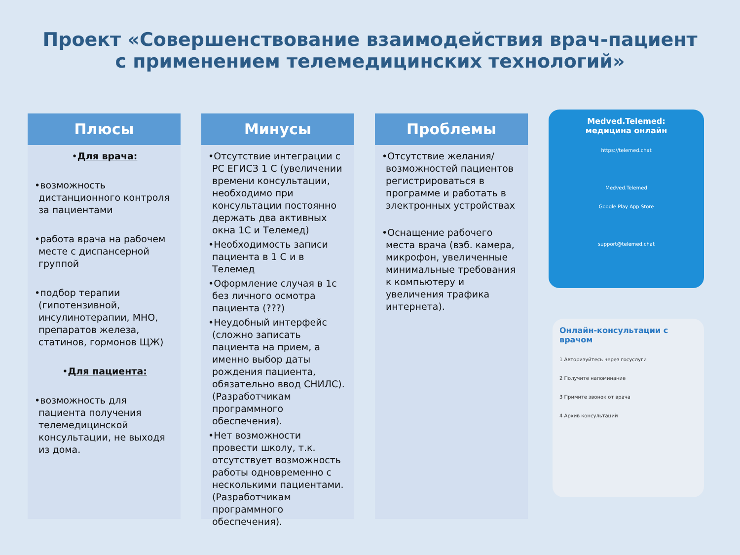Проект «Совершенствование взаимодействия врач-пациент
с применением телемедицинских технологий»
Плюсы
•Для врача:
•возможность дистанционного контроля за пациентами
•работа врача на рабочем месте с диспансерной группой
•подбор терапии (гипотензивной, инсулинотерапии, МНО, препаратов железа, статинов, гормонов ЩЖ)
•Для пациента:
•возможность для пациента получения телемедицинской консультации, не выходя из дома.
Минусы
•Отсутствие интеграции с РС ЕГИСЗ 1 С (увеличении времени консультации, необходимо при консультации постоянно держать два активных окна 1С и Телемед)
•Необходимость записи пациента в 1 С и в Телемед
•Оформление случая в 1с без личного осмотра пациента (???)
•Неудобный интерфейс (сложно записать пациента на прием, а именно выбор даты рождения пациента, обязательно ввод СНИЛС). (Разработчикам программного обеспечения).
•Нет возможности провести школу, т.к. отсутствует возможность работы одновременно с несколькими пациентами. (Разработчикам программного обеспечения).
Проблемы
•Отсутствие желания/возможностей пациентов регистрироваться в программе и работать в электронных устройствах
•Оснащение рабочего места врача (вэб. камера, микрофон, увеличенные минимальные требования к компьютеру и увеличения трафика интернета).
Medved.Telemed:
медицина онлайн
https://telemed.chat
Medved.Telemed
Google Play App Store
support@telemed.chat
Онлайн-консультации с врачом
1 Авторизуйтесь через госуслуги
2 Получите напоминание
3 Примите звонок от врача
4 Архив консультаций